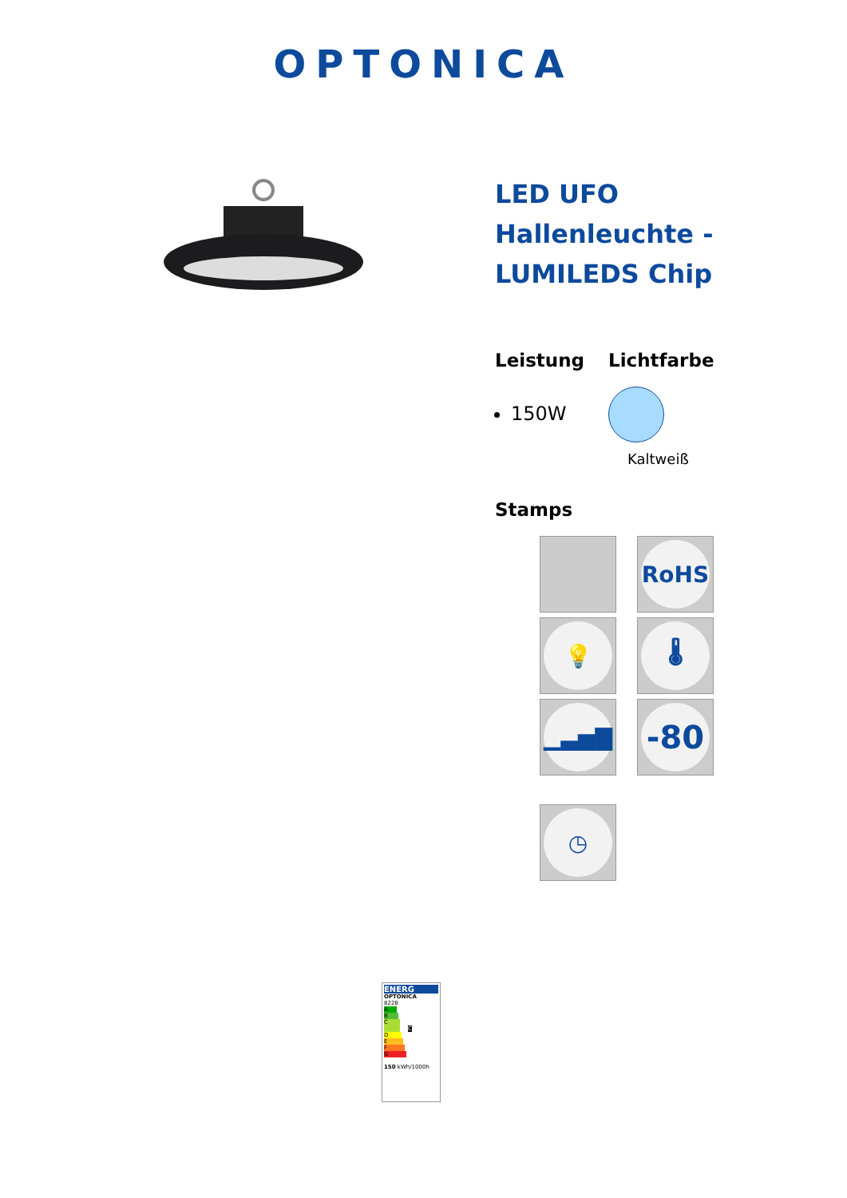OPTONICA
LED UFO Hallenleuchte - LUMILEDS Chip
Leistung
150W
Lichtfarbe
Kaltweiß
Stamps
RoHS
💡
🌡
▁▃▅▇
-80
◷
ENERG
OPTONICA
8228
A
B
C C
D
E
F
G
150 kWh/1000h